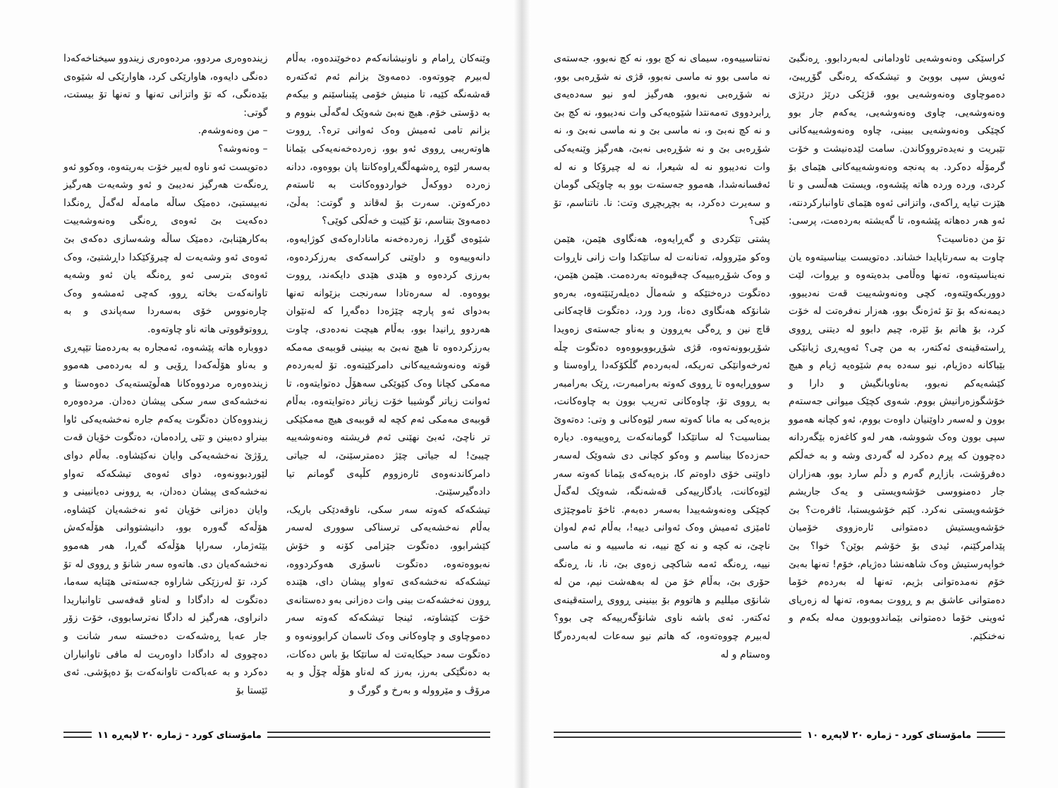کراسێکی وەنەوشەیی ئاودامانی لەبەردابوو. ڕەنگبێ ئەویش سپی بووبێ و تیشکەکە ڕەنگی گۆڕیبێ، دەموچاوی وەنەوشەیی بوو، قژێکی درێژ درێژی وەنەوشەیی، چاوی وەنەوشەیی، یەکەم جار بوو کچێکی وەنەوشەیی ببینی، چاوە وەنەوشەییەکانی تێبریت و نەیدەترووکاندن. سامت لێدەنیشت و خۆت گرمۆڵە دەکرد. بە پەنجە وەنەوشەییەکانی هێمای بۆ کردی، وردە وردە هاتە پێشەوە، ویستت هەڵسی و تا هێزت تیایە ڕاکەی، واتزانی ئەوە هێمای تاوانبارکردنتە، ئەو هەر دەهاتە پێشەوە، تا گەیشتە بەردەمت، پرسی: تۆ من دەناسیت؟
چاوت بە سەرتاپایدا خشاند. دەتویست بیناسیتەوە یان نەیناسیتەوە، تەنها وەڵامی بدەیتەوە و بڕوات، لێت دووربکەوێتەوە، کچی وەنەوشەییت قەت نەدیبوو، دیمەنەکە بۆ تۆ ئەژەنگ بوو، هەزار نەفرەتت لە خۆت کرد، بۆ هاتم بۆ ئێرە، چیم دابوو لە دیتنی ڕووی ڕاستەقینەی ئەکتەر، بە من چی؟ ئەوپەڕی ژیانێکی بێباکانە دەژیام، نیو سەدە بەم شێوەیە ژیام و هیچ کێشەیەکم نەبوو، بەناوبانگیش و دارا و خۆشگوزەرانیش بووم. شەوی کچێک میوانی جەستەم بوون و لەسەر داوێنیان داوەت بووم، ئەو کچانە هەموو سپی بوون وەک شووشە، هەر لەو کاغەزە بێگەردانە دەچوون کە پڕم دەکرد لە گەردی وشە و بە خەڵکم دەفرۆشت، بازاڕم گەرم و دڵم سارد بوو، هەزاران جار دەمنووسی خۆشەویستی و یەک جاریشم خۆشەویستی نەکرد. کێم خۆشویستبا، ئافرەت؟ بێ خۆشەویستیش دەمتوانی ئارەزووی خۆمیان پێدامرکێنم، ئیدی بۆ خۆشم بوێن؟ خوا؟ بێ خواپەرستیش وەک شاهەنشا دەژیام، خۆم! تەنها بەبێ خۆم نەمدەتوانی بژیم، تەنها لە بەردەم خۆما دەمتوانی عاشق بم و ڕووت بمەوە، تەنها لە زەریای ئەوینی خۆما دەمتوانی بێماندووبوون مەلە بکەم و نەخنکێم.
نەتناسییەوە، سیمای نە کچ بوو، نە کچ نەبوو، جەستەی نە ماسی بوو نە ماسی نەبوو، قژی نە شۆڕەبی بوو، نە شۆڕەبی نەبوو، هەرگیز لەو نیو سەدەیەی ڕابردووی تەمەنتدا شێوەیەکی وات نەدیبوو، نە کچ بێ و نە کچ نەبێ و، نە ماسی بێ و نە ماسی نەبێ و، نە شۆڕەبی بێ و نە شۆڕەبی نەبێ، هەرگیز وێنەیەکی وات نەدیبوو نە لە شیعرا، نە لە چیرۆکا و نە لە ئەفسانەشدا، هەموو جەستەت بوو بە چاوێکی گومان و سەیرت دەکرد، بە بچڕبچڕی وتت: نا. ناتناسم، تۆ کێی؟
پشتی تێکردی و گەڕایەوە، هەنگاوی هێمن، هێمن وەکو مێروولە، تەنانەت لە ساتێکدا وات زانی ناڕوات و وەک شۆڕەبییەک چەقیوەتە بەردەمت. هێمن هێمن، دەتگوت درەختێکە و شەماڵ دەیلەرێنێتەوە، بەرەو شانۆکە هەنگاوی دەنا، ورد ورد، دەتگوت قاچەکانی قاچ نین و ڕەگی بەڕوون و بەناو جەستەی زەویدا شۆڕبوونەتەوە، قژی شۆڕبووبووەوە دەتگوت چڵە ئەرخەوانێکی تەریکە، لەبەردەم گڵکۆکەدا ڕاوەستا و سووڕایەوە تا ڕووی کەوتە بەرامبەرت، ڕێک بەرامبەر بە ڕووی تۆ، چاوەکانی تەریب بوون بە چاوەکانت، بزەیەکی بە مانا کەوتە سەر لێوەکانی و وتی: دەتەوێ بمناسیت؟ لە ساتێکدا گومانەکەت ڕەوییەوە. دیارە حەزدەکا بیناسم و وەکو کچانی دی شەوێک لەسەر داوێنی خۆی داوەتم کا، بزەیەکەی بێمانا کەوتە سەر لێوەکانت، یادگارییەکی قەشەنگە، شەوێک لەگەڵ کچێکی وەنەوشەییدا بەسەر دەبەم. ئاخۆ تاموچێژی ئامێزی ئەمیش وەک ئەوانی دییە!، بەڵام ئەم لەوان ناچێ، نە کچە و نە کچ نییە، نە ماسییە و نە ماسی نییە، ڕەنگە ئەمە شاکچی زەوی بێ، نا، نا، ڕەنگە حۆری بێ، بەڵام خۆ من لە بەهەشت نیم، من لە شانۆی میللیم و هاتووم بۆ بینینی ڕووی ڕاستەقینەی ئەکتەر. ئەی باشە ناوی شانۆگەرییەکە چی بوو؟ لەبیرم چووەتەوە، کە هاتم نیو سەعات لەبەردەرگا وەستام و لە
مامۆستای کورد - ژمارە ٢٠ لاپەڕە ١٠
وێنەکان ڕامام و ناونیشانەکەم دەخوێندەوە، بەڵام لەبیرم چووتەوە. دەمەوێ بزانم ئەم ئەکتەرە قەشەنگە کێیە، تا منیش خۆمی پێبناسێنم و بیکەم بە دۆستی خۆم. هیچ نەبێ شەوێک لەگەڵی بنووم و بزانم تامی ئەمیش وەک ئەوانی ترە؟. ڕووت هاوتەریبی ڕووی ئەو بوو، زەردەخەنەیەکی بێمانا بەسەر لێوە ڕەشهەڵگەڕاوەکانتا پان بووەوە، ددانە زەردە دووکەڵ خواردووەکانت بە ئاستەم دەرکەوتن. سەرت بۆ لەقاند و گوتت: بەڵێ، دەمەوێ بتناسم، تۆ کێیت و خەڵکی کوێی؟
شێوەی گۆڕا، زەردەخەنە مانادارەکەی کوژایەوە، دانەوییەوە و داوێنی کراسەکەی بەرزکردەوە، بەرزی کردەوە و هێدی هێدی دایکەند، ڕووت بووەوە. لە سەرەتادا سەرنجت بزێوانە تەنها بەدوای ئەو پارچە چێژەدا دەگەڕا کە لەنێوان هەردوو ڕانیدا بوو، بەڵام هیچت نەدەدی، چاوت بەرزکردەوە تا هیچ نەبێ بە بینینی قوببەی مەمکە قوتە وەنەوشەییەکانی دامرکێیتەوە. تۆ لەبەردەم مەمکی کچانا وەک کێوێکی سەهۆڵ دەتوایتەوە، تا ئەوانت زیاتر گوشیبا خۆت زیاتر دەتوایتەوە، بەڵام قوببەی مەمکی ئەم کچە لە قوببەی هیچ مەمکێکی تر ناچێ، ئەبێ نهێنی ئەم فریشتە وەنەوشەییە چیبێ! لە جیاتی چێژ دەمترسێنێ، لە جیاتی دامرکاندنەوەی ئارەزووم کڵپەی گومانم تیا دادەگیرسێنێ.
تیشکەکە کەوتە سەر سکی، ناوقەدێکی باریک، بەڵام نەخشەیەکی ترسناکی سووری لەسەر کێشرابوو، دەتگوت جێزامی کۆنە و خۆش نەبووەتەوە، دەتگوت ناسۆری هەوکردووە، تیشکەکە نەخشەکەی تەواو پیشان دای، هێندە ڕوون نەخشەکەت بینی وات دەزانی بەو دەستانەی خۆت کێشاوتە، ئینجا تیشکەکە کەوتە سەر دەموچاوی و چاوەکانی وەک ئاسمان کرابوونەوە و دەتگوت سەد حیکایەتت لە ساتێکا بۆ باس دەکات، بە دەنگێکی بەرز، بەرز کە لەناو هۆڵە چۆڵ و بە مرۆڤ و مێروولە و بەرخ و گورگ و
زیندەوەری مردوو، مردەوەری زیندوو سیخناخەکەدا دەنگی دایەوە، هاوارێکی کرد، هاوارێکی لە شێوەی بێدەنگی، کە تۆ واتزانی تەنها و تەنها تۆ بیستت، گوتی:
– من وەنەوشەم.
– وەنەوشە؟
دەتویست ئەو ناوە لەبیر خۆت بەریتەوە، وەکوو ئەو ڕەنگەت هەرگیز نەدیبێ و ئەو وشەیەت هەرگیز نەبیستبێ، دەمێک ساڵە مامەڵە لەگەڵ ڕەنگدا دەکەیت بێ ئەوەی ڕەنگی وەنەوشەییت بەکارهێنابێ، دەمێک ساڵە وشەسازی دەکەی بێ ئەوەی ئەو وشەیەت لە چیرۆکێکدا داڕشتبێ، وەک ئەوەی بترسی ئەو ڕەنگە یان ئەو وشەیە تاوانەکەت بخاتە ڕوو، کەچی ئەمشەو وەک چارەنووس خۆی بەسەردا سەپاندی و بە ڕووتوقووتی هاتە ناو چاوتەوە.
دووبارە هاتە پێشەوە، ئەمجارە بە بەردەمتا تێپەڕی و بەناو هۆڵەکەدا ڕۆیی و لە بەردەمی هەموو زیندەوەرە مردووەکانا هەڵوێستەیەک دەوەستا و نەخشەکەی سەر سکی پیشان دەدان. مردەوەرە زیندووەکان دەتگوت یەکەم جارە نەخشەیەکی ئاوا بینراو دەبینن و تێی ڕادەمان، دەتگوت خۆیان قەت ڕۆژێ نەخشەیەکی وایان نەکێشاوە. بەڵام دوای لێوردبوونەوە، دوای ئەوەی تیشکەکە تەواو نەخشەکەی پیشان دەدان، بە ڕوونی دەیانبینی و وایان دەزانی خۆیان ئەو نەخشەیان کێشاوە، هۆڵەکە گەورە بوو، دانیشتووانی هۆڵەکەش بێئەژمار، سەراپا هۆڵەکە گەڕا، هەر هەموو نەخشەکەیان دی. هاتەوە سەر شانۆ و ڕووی لە تۆ کرد، تۆ لەرزێکی شاراوە جەستەتی هێنایە سەما، دەتگوت لە دادگادا و لەناو قەفەسی تاوانباریدا دانراوی، هەرگیز لە دادگا نەترسابووی، خۆت زۆر جار عەبا ڕەشەکەت دەخستە سەر شانت و دەچووی لە دادگادا داوەریت لە مافی تاوانباران دەکرد و بە عەباکەت تاوانەکەت بۆ دەپۆشی. ئەی ئێستا بۆ
مامۆستای کورد - ژمارە ٢٠ لاپەڕە ١١